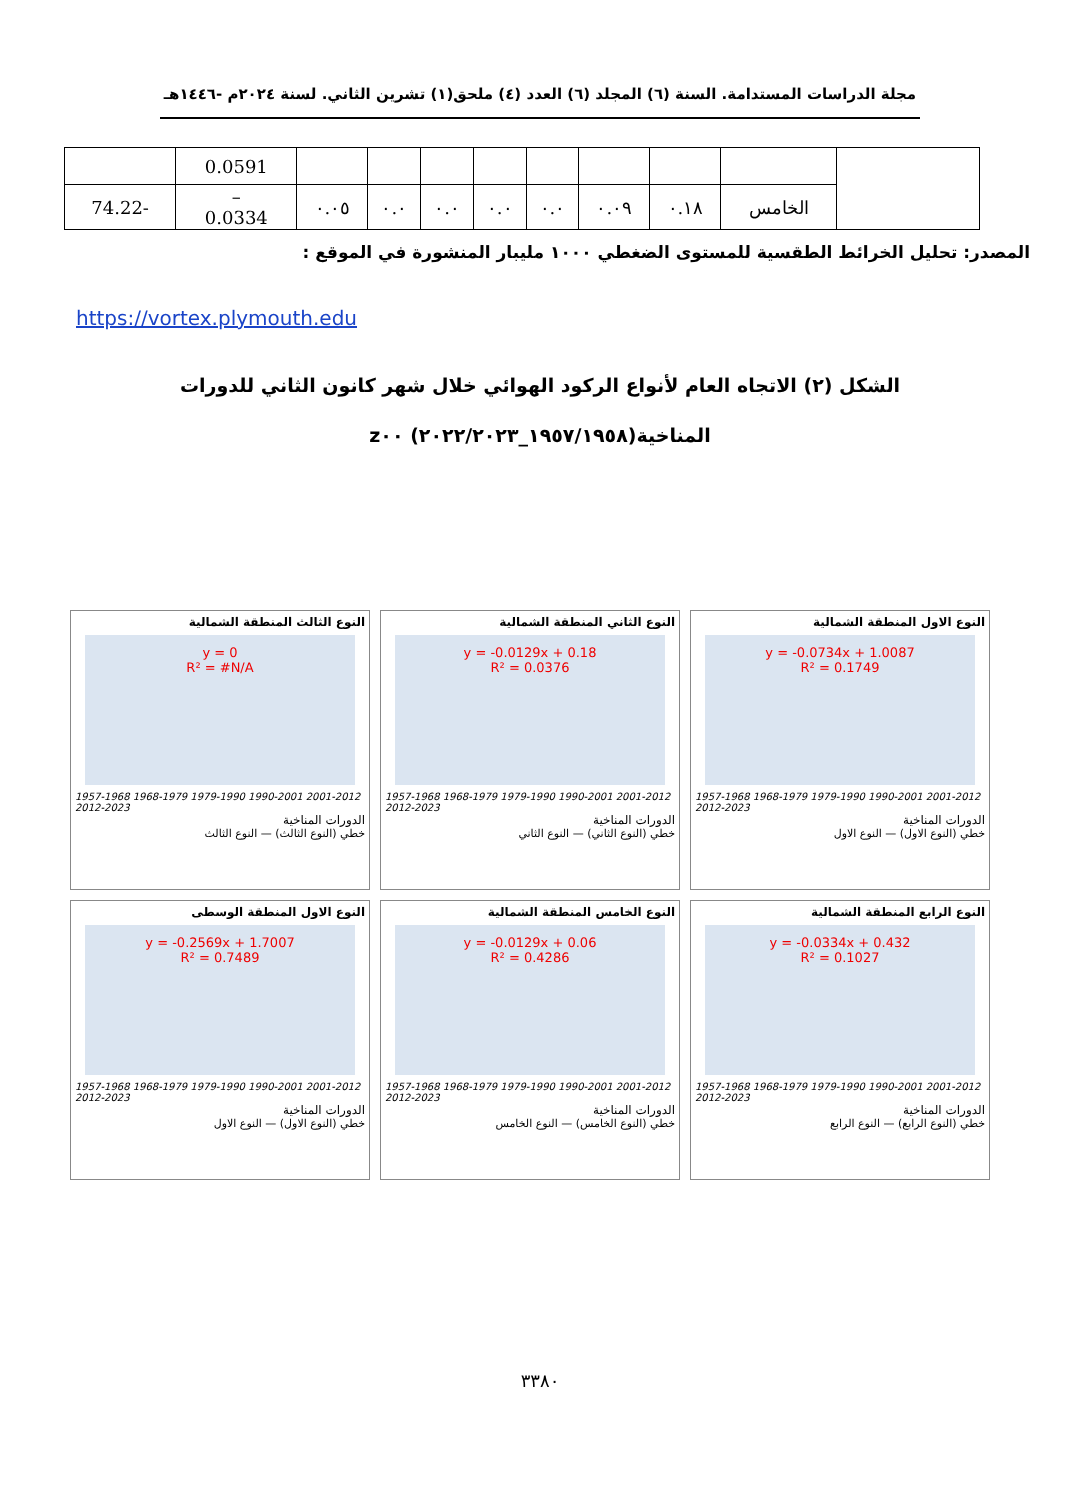مجلة الدراسات المستدامة. السنة (٦) المجلد (٦) العدد (٤) ملحق(١) تشرين الثاني. لسنة ٢٠٢٤م -١٤٤٦هـ
| | | | | | | | | | 0.0591 | |
| | الخامس | ٠.١٨ | ٠.٠٩ | ٠.٠ | ٠.٠ | ٠.٠ | ٠.٠ | ٠.٠٥ | – 0.0334 | -74.22 |
المصدر: تحليل الخرائط الطقسية للمستوى الضغطي ١٠٠٠ مليبار المنشورة في الموقع :
https://vortex.plymouth.edu
الشكل (٢) الاتجاه العام لأنواع الركود الهوائي خلال شهر كانون الثاني للدورات
المناخية(١٩٥٧/١٩٥٨_٢٠٢٢/٢٠٢٣) z٠٠
النوع الاول المنطقة الشمالية
y = -0.0734x + 1.0087
R² = 0.1749
1957-1968 1968-1979 1979-1990 1990-2001 2001-2012 2012-2023
الدورات المناخية
خطي (النوع الاول) — النوع الاول
النوع الثاني المنطقة الشمالية
y = -0.0129x + 0.18
R² = 0.0376
1957-1968 1968-1979 1979-1990 1990-2001 2001-2012 2012-2023
الدورات المناخية
خطي (النوع الثاني) — النوع الثاني
النوع الثالث المنطقة الشمالية
y = 0
R² = #N/A
1957-1968 1968-1979 1979-1990 1990-2001 2001-2012 2012-2023
الدورات المناخية
خطي (النوع الثالث) — النوع الثالث
النوع الرابع المنطقة الشمالية
y = -0.0334x + 0.432
R² = 0.1027
1957-1968 1968-1979 1979-1990 1990-2001 2001-2012 2012-2023
الدورات المناخية
خطي (النوع الرابع) — النوع الرابع
النوع الخامس المنطقة الشمالية
y = -0.0129x + 0.06
R² = 0.4286
1957-1968 1968-1979 1979-1990 1990-2001 2001-2012 2012-2023
الدورات المناخية
خطي (النوع الخامس) — النوع الخامس
النوع الاول المنطقة الوسطى
y = -0.2569x + 1.7007
R² = 0.7489
1957-1968 1968-1979 1979-1990 1990-2001 2001-2012 2012-2023
الدورات المناخية
خطي (النوع الاول) — النوع الاول
٣٣٨٠